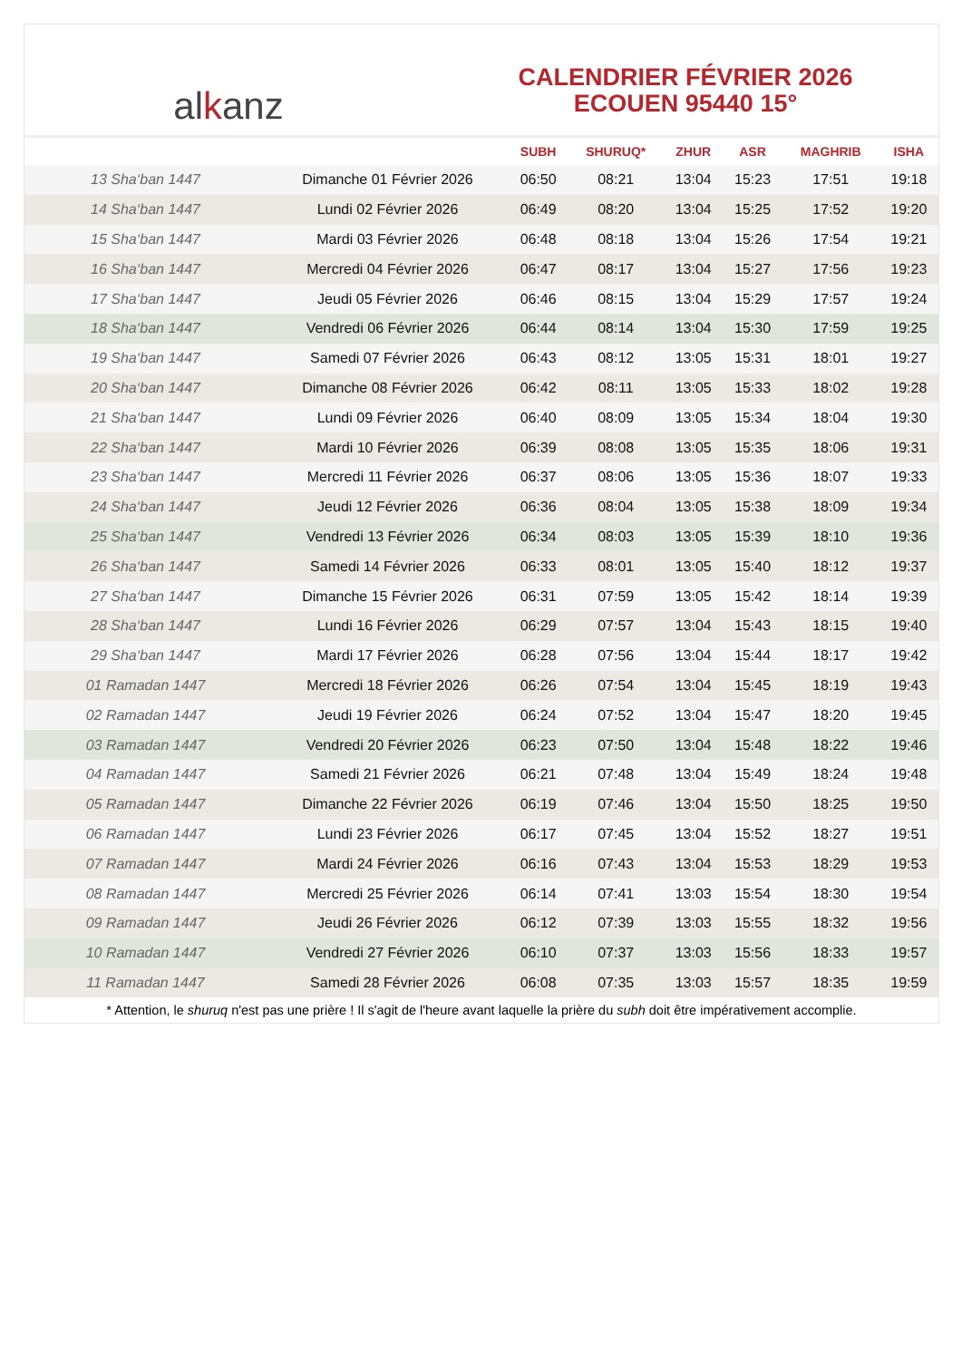al k anz
CALENDRIER FÉVRIER 2026
ECOUEN 95440 15°
| | | SUBH | SHURUQ* | ZHUR | ASR | MAGHRIB | ISHA |
| --- | --- | --- | --- | --- | --- | --- | --- |
| 13 Sha‘ban 1447 | Dimanche 01 Février 2026 | 06:50 | 08:21 | 13:04 | 15:23 | 17:51 | 19:18 |
| 14 Sha‘ban 1447 | Lundi 02 Février 2026 | 06:49 | 08:20 | 13:04 | 15:25 | 17:52 | 19:20 |
| 15 Sha‘ban 1447 | Mardi 03 Février 2026 | 06:48 | 08:18 | 13:04 | 15:26 | 17:54 | 19:21 |
| 16 Sha‘ban 1447 | Mercredi 04 Février 2026 | 06:47 | 08:17 | 13:04 | 15:27 | 17:56 | 19:23 |
| 17 Sha‘ban 1447 | Jeudi 05 Février 2026 | 06:46 | 08:15 | 13:04 | 15:29 | 17:57 | 19:24 |
| 18 Sha‘ban 1447 | Vendredi 06 Février 2026 | 06:44 | 08:14 | 13:04 | 15:30 | 17:59 | 19:25 |
| 19 Sha‘ban 1447 | Samedi 07 Février 2026 | 06:43 | 08:12 | 13:05 | 15:31 | 18:01 | 19:27 |
| 20 Sha‘ban 1447 | Dimanche 08 Février 2026 | 06:42 | 08:11 | 13:05 | 15:33 | 18:02 | 19:28 |
| 21 Sha‘ban 1447 | Lundi 09 Février 2026 | 06:40 | 08:09 | 13:05 | 15:34 | 18:04 | 19:30 |
| 22 Sha‘ban 1447 | Mardi 10 Février 2026 | 06:39 | 08:08 | 13:05 | 15:35 | 18:06 | 19:31 |
| 23 Sha‘ban 1447 | Mercredi 11 Février 2026 | 06:37 | 08:06 | 13:05 | 15:36 | 18:07 | 19:33 |
| 24 Sha‘ban 1447 | Jeudi 12 Février 2026 | 06:36 | 08:04 | 13:05 | 15:38 | 18:09 | 19:34 |
| 25 Sha‘ban 1447 | Vendredi 13 Février 2026 | 06:34 | 08:03 | 13:05 | 15:39 | 18:10 | 19:36 |
| 26 Sha‘ban 1447 | Samedi 14 Février 2026 | 06:33 | 08:01 | 13:05 | 15:40 | 18:12 | 19:37 |
| 27 Sha‘ban 1447 | Dimanche 15 Février 2026 | 06:31 | 07:59 | 13:05 | 15:42 | 18:14 | 19:39 |
| 28 Sha‘ban 1447 | Lundi 16 Février 2026 | 06:29 | 07:57 | 13:04 | 15:43 | 18:15 | 19:40 |
| 29 Sha‘ban 1447 | Mardi 17 Février 2026 | 06:28 | 07:56 | 13:04 | 15:44 | 18:17 | 19:42 |
| 01 Ramadan 1447 | Mercredi 18 Février 2026 | 06:26 | 07:54 | 13:04 | 15:45 | 18:19 | 19:43 |
| 02 Ramadan 1447 | Jeudi 19 Février 2026 | 06:24 | 07:52 | 13:04 | 15:47 | 18:20 | 19:45 |
| 03 Ramadan 1447 | Vendredi 20 Février 2026 | 06:23 | 07:50 | 13:04 | 15:48 | 18:22 | 19:46 |
| 04 Ramadan 1447 | Samedi 21 Février 2026 | 06:21 | 07:48 | 13:04 | 15:49 | 18:24 | 19:48 |
| 05 Ramadan 1447 | Dimanche 22 Février 2026 | 06:19 | 07:46 | 13:04 | 15:50 | 18:25 | 19:50 |
| 06 Ramadan 1447 | Lundi 23 Février 2026 | 06:17 | 07:45 | 13:04 | 15:52 | 18:27 | 19:51 |
| 07 Ramadan 1447 | Mardi 24 Février 2026 | 06:16 | 07:43 | 13:04 | 15:53 | 18:29 | 19:53 |
| 08 Ramadan 1447 | Mercredi 25 Février 2026 | 06:14 | 07:41 | 13:03 | 15:54 | 18:30 | 19:54 |
| 09 Ramadan 1447 | Jeudi 26 Février 2026 | 06:12 | 07:39 | 13:03 | 15:55 | 18:32 | 19:56 |
| 10 Ramadan 1447 | Vendredi 27 Février 2026 | 06:10 | 07:37 | 13:03 | 15:56 | 18:33 | 19:57 |
| 11 Ramadan 1447 | Samedi 28 Février 2026 | 06:08 | 07:35 | 13:03 | 15:57 | 18:35 | 19:59 |
* Attention, le shuruq n'est pas une prière ! Il s'agit de l'heure avant laquelle la prière du subh doit être impérativement accomplie.